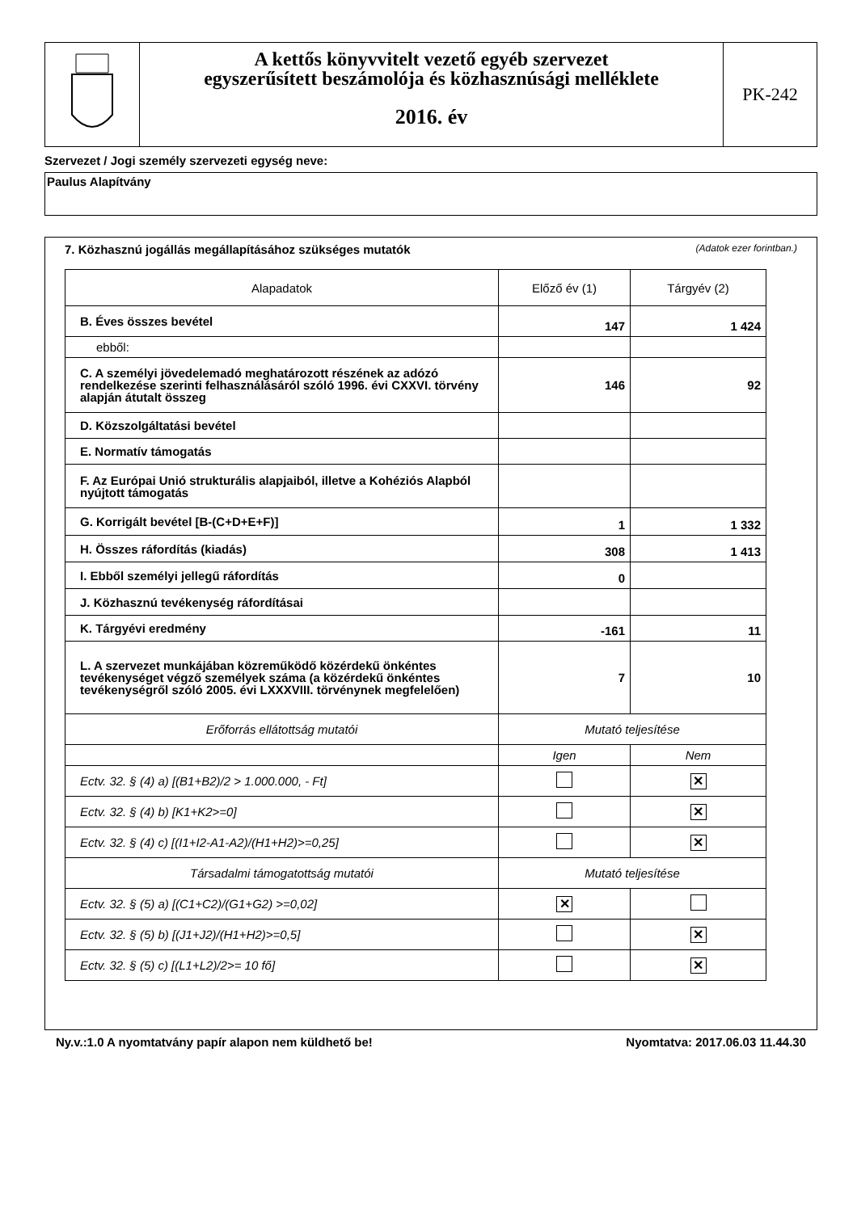A kettős könyvvitelt vezető egyéb szervezet
egyszerűsített beszámolója és közhasznúsági melléklete
2016. év
PK-242
Szervezet / Jogi személy szervezeti egység neve:
Paulus Alapítvány
7. Közhasznú jogállás megállapításához szükséges mutatók (Adatok ezer forintban.)
| Alapadatok | Előző év (1) | Tárgyév (2) |
| --- | --- | --- |
| B. Éves összes bevétel | 147 | 1 424 |
| ebből: | | |
| C. A személyi jövedelemadó meghatározott részének az adózó rendelkezése szerinti felhasználásáról szóló 1996. évi CXXVI. törvény alapján átutalt összeg | 146 | 92 |
| D. Közszolgáltatási bevétel | | |
| E. Normatív támogatás | | |
| F. Az Európai Unió strukturális alapjaiból, illetve a Kohéziós Alapból nyújtott támogatás | | |
| G. Korrigált bevétel [B-(C+D+E+F)] | 1 | 1 332 |
| H. Összes ráfordítás (kiadás) | 308 | 1 413 |
| I. Ebből személyi jellegű ráfordítás | 0 | |
| J. Közhasznú tevékenység ráfordításai | | |
| K. Tárgyévi eredmény | -161 | 11 |
| L. A szervezet munkájában közreműködő közérdekű önkéntes tevékenységet végző személyek száma (a közérdekű önkéntes tevékenységről szóló 2005. évi LXXXVIII. törvénynek megfelelően) | 7 | 10 |
| Erőforrás ellátottság mutatói | Mutató teljesítése | |
| | Igen | Nem |
| Ectv. 32. § (4) a) [(B1+B2)/2 > 1.000.000, - Ft] | | ✕ |
| Ectv. 32. § (4) b) [K1+K2>=0] | | ✕ |
| Ectv. 32. § (4) c) [(I1+I2-A1-A2)/(H1+H2)>=0,25] | | ✕ |
| Társadalmi támogatottság mutatói | Mutató teljesítése | |
| Ectv. 32. § (5) a) [(C1+C2)/(G1+G2) >=0,02] | ✕ | |
| Ectv. 32. § (5) b) [(J1+J2)/(H1+H2)>=0,5] | | ✕ |
| Ectv. 32. § (5) c) [(L1+L2)/2>= 10 fő] | | ✕ |
Ny.v.:1.0 A nyomtatvány papír alapon nem küldhető be! Nyomtatva: 2017.06.03 11.44.30